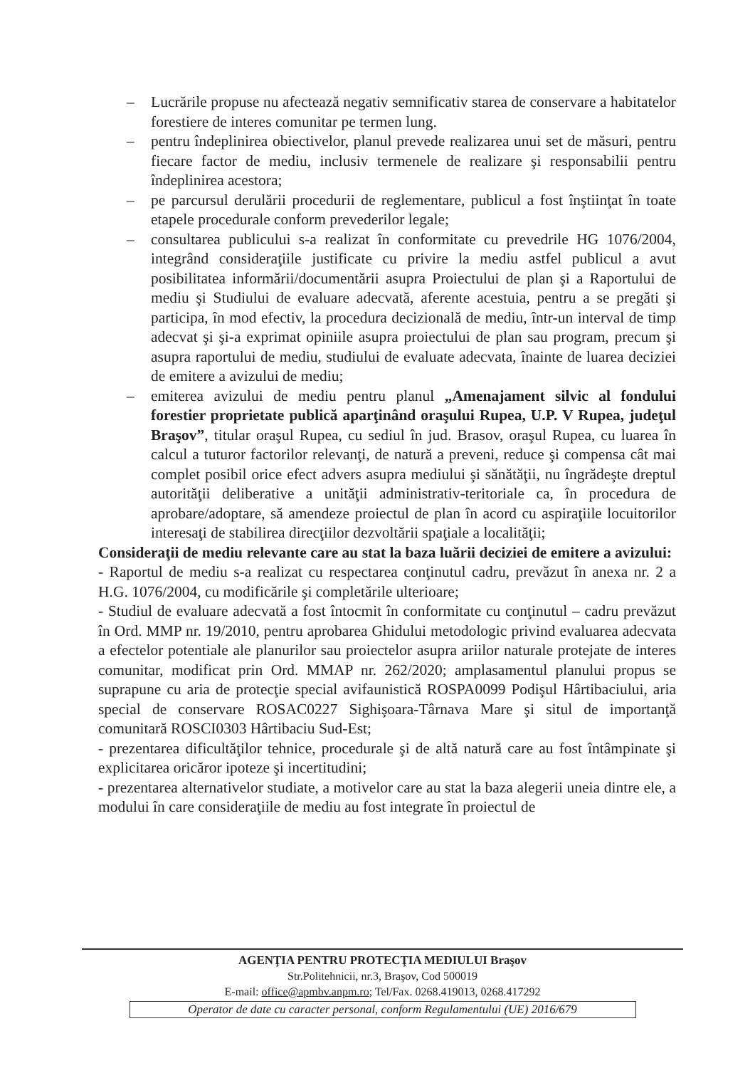– Lucrările propuse nu afectează negativ semnificativ starea de conservare a habitatelor forestiere de interes comunitar pe termen lung.
– pentru îndeplinirea obiectivelor, planul prevede realizarea unui set de măsuri, pentru fiecare factor de mediu, inclusiv termenele de realizare şi responsabilii pentru îndeplinirea acestora;
– pe parcursul derulării procedurii de reglementare, publicul a fost înştiinţat în toate etapele procedurale conform prevederilor legale;
– consultarea publicului s-a realizat în conformitate cu prevedrile HG 1076/2004, integrând consideraţiile justificate cu privire la mediu astfel publicul a avut posibilitatea informării/documentării asupra Proiectului de plan şi a Raportului de mediu şi Studiului de evaluare adecvată, aferente acestuia, pentru a se pregăti şi participa, în mod efectiv, la procedura decizională de mediu, într-un interval de timp adecvat şi şi-a exprimat opiniile asupra proiectului de plan sau program, precum şi asupra raportului de mediu, studiului de evaluate adecvata, înainte de luarea deciziei de emitere a avizului de mediu;
– emiterea avizului de mediu pentru planul „Amenajament silvic al fondului forestier proprietate publică aparţinând oraşului Rupea, U.P. V Rupea, judeţul Braşov”, titular oraşul Rupea, cu sediul în jud. Brasov, oraşul Rupea, cu luarea în calcul a tuturor factorilor relevanţi, de natură a preveni, reduce şi compensa cât mai complet posibil orice efect advers asupra mediului şi sănătăţii, nu îngrădeşte dreptul autorităţii deliberative a unităţii administrativ-teritoriale ca, în procedura de aprobare/adoptare, să amendeze proiectul de plan în acord cu aspiraţiile locuitorilor interesaţi de stabilirea direcţiilor dezvoltării spaţiale a localităţii;
Consideraţii de mediu relevante care au stat la baza luării deciziei de emitere a avizului:
- Raportul de mediu s-a realizat cu respectarea conţinutul cadru, prevăzut în anexa nr. 2 a H.G. 1076/2004, cu modificările şi completările ulterioare;
- Studiul de evaluare adecvată a fost întocmit în conformitate cu conţinutul – cadru prevăzut în Ord. MMP nr. 19/2010, pentru aprobarea Ghidului metodologic privind evaluarea adecvata a efectelor potentiale ale planurilor sau proiectelor asupra ariilor naturale protejate de interes comunitar, modificat prin Ord. MMAP nr. 262/2020; amplasamentul planului propus se suprapune cu aria de protecţie special avifaunistică ROSPA0099 Podişul Hârtibaciului, aria special de conservare ROSAC0227 Sighişoara-Târnava Mare şi situl de importanţă comunitară ROSCI0303 Hârtibaciu Sud-Est;
- prezentarea dificultăţilor tehnice, procedurale şi de altă natură care au fost întâmpinate şi explicitarea oricăror ipoteze şi incertitudini;
- prezentarea alternativelor studiate, a motivelor care au stat la baza alegerii uneia dintre ele, a modului în care consideraţiile de mediu au fost integrate în proiectul de
AGENŢIA PENTRU PROTECŢIA MEDIULUI Braşov
Str.Politehnicii, nr.3, Braşov, Cod 500019
E-mail: office@apmbv.anpm.ro; Tel/Fax. 0268.419013, 0268.417292
Operator de date cu caracter personal, conform Regulamentului (UE) 2016/679